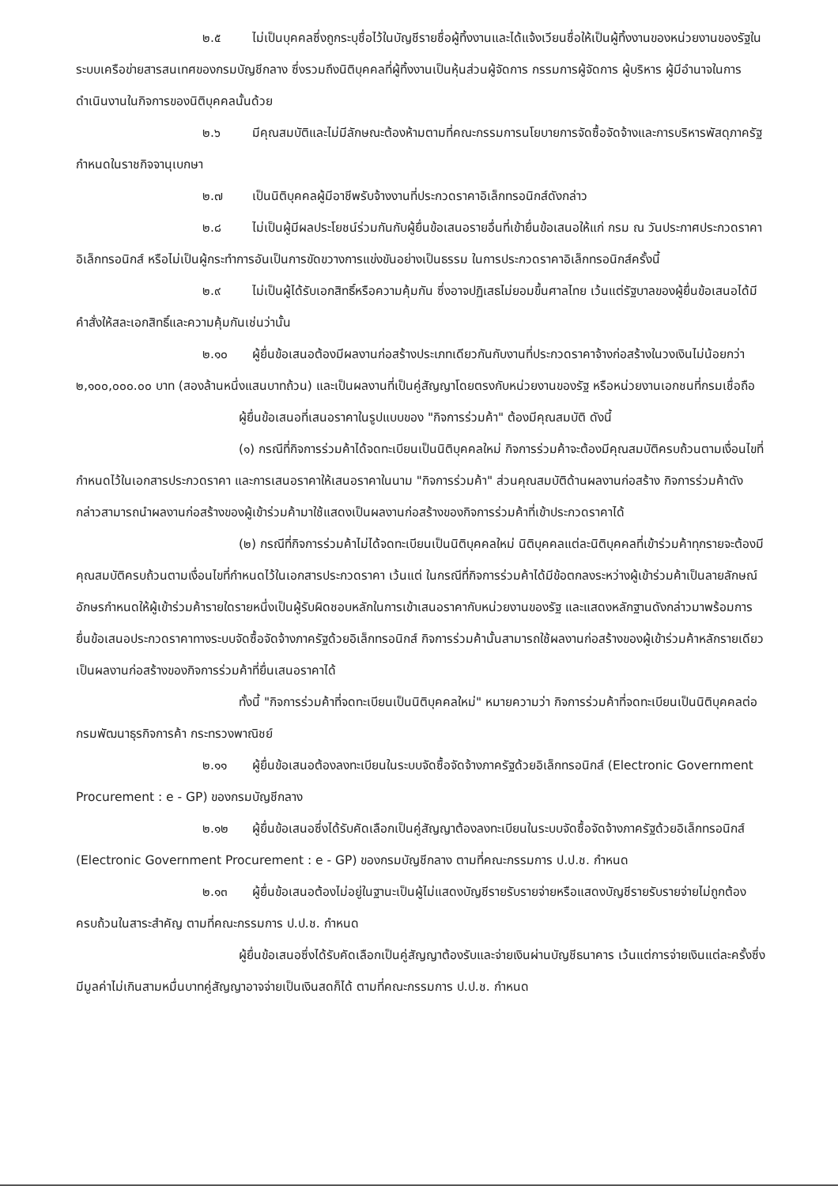๒.๕ ไม่เป็นบุคคลซึ่งถูกระบุชื่อไว้ในบัญชีรายชื่อผู้ทิ้งงานและได้แจ้งเวียนชื่อให้เป็นผู้ทิ้งงานของหน่วยงานของรัฐในระบบเครือข่ายสารสนเทศของกรมบัญชีกลาง ซึ่งรวมถึงนิติบุคคลที่ผู้ทิ้งงานเป็นหุ้นส่วนผู้จัดการ กรรมการผู้จัดการ ผู้บริหาร ผู้มีอำนาจในการดำเนินงานในกิจการของนิติบุคคลนั้นด้วย
๒.๖ มีคุณสมบัติและไม่มีลักษณะต้องห้ามตามที่คณะกรรมการนโยบายการจัดซื้อจัดจ้างและการบริหารพัสดุภาครัฐกำหนดในราชกิจจานุเบกษา
๒.๗ เป็นนิติบุคคลผู้มีอาชีพรับจ้างงานที่ประกวดราคาอิเล็กทรอนิกส์ดังกล่าว
๒.๘ ไม่เป็นผู้มีผลประโยชน์ร่วมกันกับผู้ยื่นข้อเสนอรายอื่นที่เข้ายื่นข้อเสนอให้แก่ กรม ณ วันประกาศประกวดราคาอิเล็กทรอนิกส์ หรือไม่เป็นผู้กระทำการอันเป็นการขัดขวางการแข่งขันอย่างเป็นธรรม ในการประกวดราคาอิเล็กทรอนิกส์ครั้งนี้
๒.๙ ไม่เป็นผู้ได้รับเอกสิทธิ์หรือความคุ้มกัน ซึ่งอาจปฏิเสธไม่ยอมขึ้นศาลไทย เว้นแต่รัฐบาลของผู้ยื่นข้อเสนอได้มีคำสั่งให้สละเอกสิทธิ์และความคุ้มกันเช่นว่านั้น
๒.๑๐ ผู้ยื่นข้อเสนอต้องมีผลงานก่อสร้างประเภทเดียวกันกับงานที่ประกวดราคาจ้างก่อสร้างในวงเงินไม่น้อยกว่า ๒,๑๐๐,๐๐๐.๐๐ บาท (สองล้านหนึ่งแสนบาทถ้วน) และเป็นผลงานที่เป็นคู่สัญญาโดยตรงกับหน่วยงานของรัฐ หรือหน่วยงานเอกชนที่กรมเชื่อถือ
ผู้ยื่นข้อเสนอที่เสนอราคาในรูปแบบของ "กิจการร่วมค้า" ต้องมีคุณสมบัติ ดังนี้
(๑) กรณีที่กิจการร่วมค้าได้จดทะเบียนเป็นนิติบุคคลใหม่ กิจการร่วมค้าจะต้องมีคุณสมบัติครบถ้วนตามเงื่อนไขที่กำหนดไว้ในเอกสารประกวดราคา และการเสนอราคาให้เสนอราคาในนาม "กิจการร่วมค้า" ส่วนคุณสมบัติด้านผลงานก่อสร้าง กิจการร่วมค้าดังกล่าวสามารถนำผลงานก่อสร้างของผู้เข้าร่วมค้ามาใช้แสดงเป็นผลงานก่อสร้างของกิจการร่วมค้าที่เข้าประกวดราคาได้
(๒) กรณีที่กิจการร่วมค้าไม่ได้จดทะเบียนเป็นนิติบุคคลใหม่ นิติบุคคลแต่ละนิติบุคคลที่เข้าร่วมค้าทุกรายจะต้องมีคุณสมบัติครบถ้วนตามเงื่อนไขที่กำหนดไว้ในเอกสารประกวดราคา เว้นแต่ ในกรณีที่กิจการร่วมค้าได้มีข้อตกลงระหว่างผู้เข้าร่วมค้าเป็นลายลักษณ์อักษรกำหนดให้ผู้เข้าร่วมค้ารายใดรายหนึ่งเป็นผู้รับผิดชอบหลักในการเข้าเสนอราคากับหน่วยงานของรัฐ และแสดงหลักฐานดังกล่าวมาพร้อมการยื่นข้อเสนอประกวดราคาทางระบบจัดซื้อจัดจ้างภาครัฐด้วยอิเล็กทรอนิกส์ กิจการร่วมค้านั้นสามารถใช้ผลงานก่อสร้างของผู้เข้าร่วมค้าหลักรายเดียวเป็นผลงานก่อสร้างของกิจการร่วมค้าที่ยื่นเสนอราคาได้
ทั้งนี้ "กิจการร่วมค้าที่จดทะเบียนเป็นนิติบุคคลใหม่" หมายความว่า กิจการร่วมค้าที่จดทะเบียนเป็นนิติบุคคลต่อกรมพัฒนาธุรกิจการค้า กระทรวงพาณิชย์
๒.๑๑ ผู้ยื่นข้อเสนอต้องลงทะเบียนในระบบจัดซื้อจัดจ้างภาครัฐด้วยอิเล็กทรอนิกส์ (Electronic Government Procurement : e - GP) ของกรมบัญชีกลาง
๒.๑๒ ผู้ยื่นข้อเสนอซึ่งได้รับคัดเลือกเป็นคู่สัญญาต้องลงทะเบียนในระบบจัดซื้อจัดจ้างภาครัฐด้วยอิเล็กทรอนิกส์ (Electronic Government Procurement : e - GP) ของกรมบัญชีกลาง ตามที่คณะกรรมการ ป.ป.ช. กำหนด
๒.๑๓ ผู้ยื่นข้อเสนอต้องไม่อยู่ในฐานะเป็นผู้ไม่แสดงบัญชีรายรับรายจ่ายหรือแสดงบัญชีรายรับรายจ่ายไม่ถูกต้องครบถ้วนในสาระสำคัญ ตามที่คณะกรรมการ ป.ป.ช. กำหนด
ผู้ยื่นข้อเสนอซึ่งได้รับคัดเลือกเป็นคู่สัญญาต้องรับและจ่ายเงินผ่านบัญชีธนาคาร เว้นแต่การจ่ายเงินแต่ละครั้งซึ่งมีมูลค่าไม่เกินสามหมื่นบาทคู่สัญญาอาจจ่ายเป็นเงินสดก็ได้ ตามที่คณะกรรมการ ป.ป.ช. กำหนด